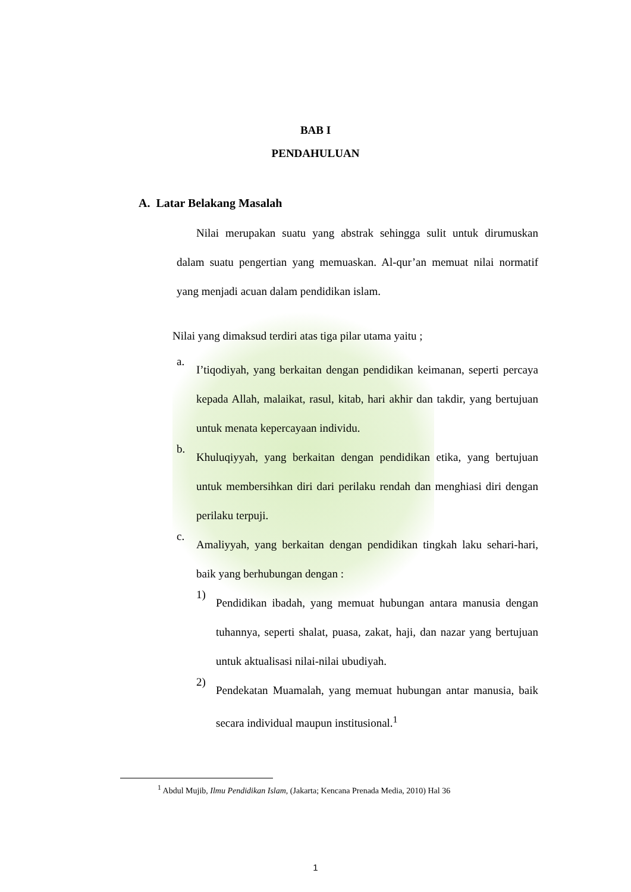BAB I
PENDAHULUAN
A. Latar Belakang Masalah
Nilai merupakan suatu yang abstrak sehingga sulit untuk dirumuskan dalam suatu pengertian yang memuaskan. Al-qur’an memuat nilai normatif yang menjadi acuan dalam pendidikan islam.
Nilai yang dimaksud terdiri atas tiga pilar utama yaitu ;
a.
I’tiqodiyah, yang berkaitan dengan pendidikan keimanan, seperti percaya kepada Allah, malaikat, rasul, kitab, hari akhir dan takdir, yang bertujuan untuk menata kepercayaan individu.
b.
Khuluqiyyah, yang berkaitan dengan pendidikan etika, yang bertujuan untuk membersihkan diri dari perilaku rendah dan menghiasi diri dengan perilaku terpuji.
c.
Amaliyyah, yang berkaitan dengan pendidikan tingkah laku sehari-hari, baik yang berhubungan dengan :
1)
Pendidikan ibadah, yang memuat hubungan antara manusia dengan tuhannya, seperti shalat, puasa, zakat, haji, dan nazar yang bertujuan untuk aktualisasi nilai-nilai ubudiyah.
2)
Pendekatan Muamalah, yang memuat hubungan antar manusia, baik secara individual maupun institusional.<sup>1</sup>
<sup>1</sup> Abdul Mujib, Ilmu Pendidikan Islam, (Jakarta; Kencana Prenada Media, 2010) Hal 36
1